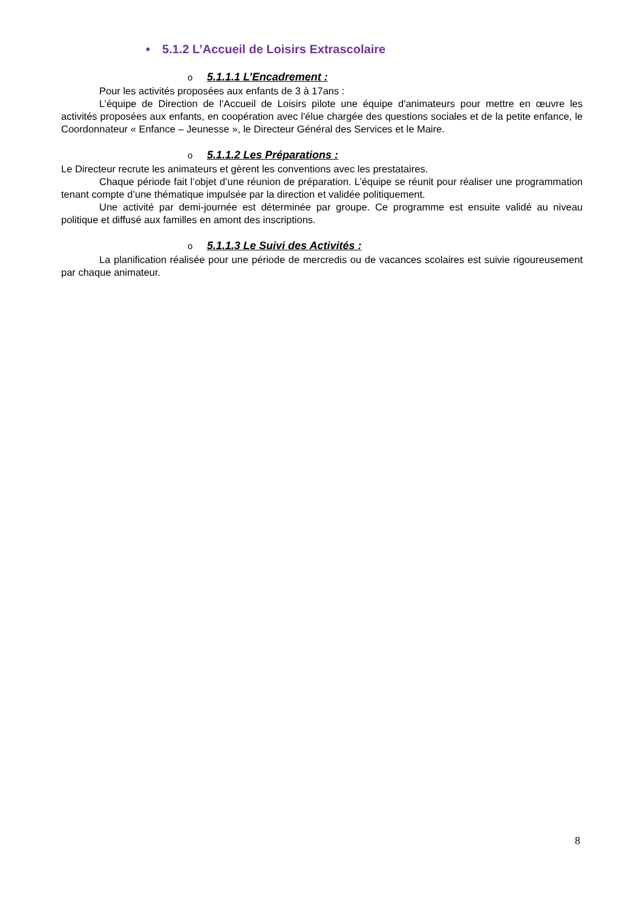• 5.1.2 L’Accueil de Loisirs Extrascolaire
o 5.1.1.1 L’Encadrement :
Pour les activités proposées aux enfants de 3 à 17ans :
L’équipe de Direction de l'Accueil de Loisirs pilote une équipe d'animateurs pour mettre en œuvre les activités proposées aux enfants, en coopération avec l'élue chargée des questions sociales et de la petite enfance, le Coordonnateur « Enfance – Jeunesse », le Directeur Général des Services et le Maire.
o 5.1.1.2 Les Préparations :
Le Directeur recrute les animateurs et gèrent les conventions avec les prestataires.
Chaque période fait l’objet d’une réunion de préparation. L’équipe se réunit pour réaliser une programmation tenant compte d’une thématique impulsée par la direction et validée politiquement.
Une activité par demi-journée est déterminée par groupe. Ce programme est ensuite validé au niveau politique et diffusé aux familles en amont des inscriptions.
o 5.1.1.3 Le Suivi des Activités :
La planification réalisée pour une période de mercredis ou de vacances scolaires est suivie rigoureusement par chaque animateur.
8